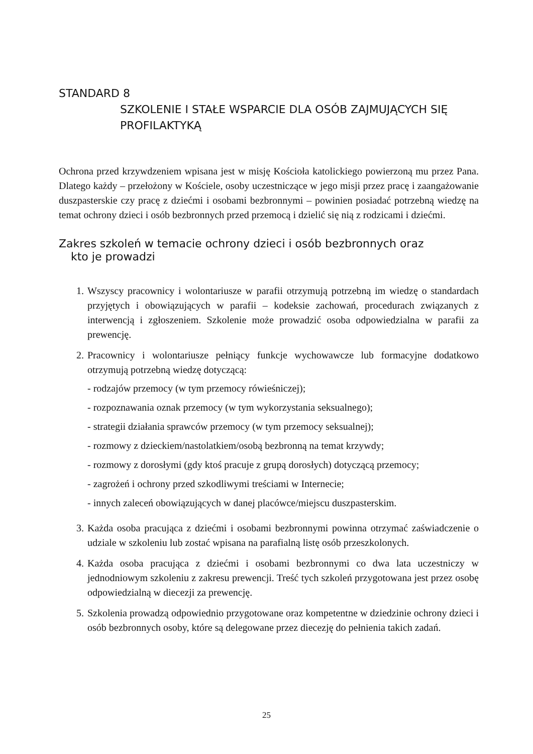STANDARD 8
SZKOLENIE I STAŁE WSPARCIE DLA OSÓB ZAJMUJĄCYCH SIĘ PROFILAKTYKĄ
Ochrona przed krzywdzeniem wpisana jest w misję Kościoła katolickiego powierzoną mu przez Pana. Dlatego każdy – przełożony w Kościele, osoby uczestniczące w jego misji przez pracę i zaangażowanie duszpasterskie czy pracę z dziećmi i osobami bezbronnymi – powinien posiadać potrzebną wiedzę na temat ochrony dzieci i osób bezbronnych przed przemocą i dzielić się nią z rodzicami i dziećmi.
Zakres szkoleń w temacie ochrony dzieci i osób bezbronnych oraz
kto je prowadzi
1. Wszyscy pracownicy i wolontariusze w parafii otrzymują potrzebną im wiedzę o standardach przyjętych i obowiązujących w parafii – kodeksie zachowań, procedurach związanych z interwencją i zgłoszeniem. Szkolenie może prowadzić osoba odpowiedzialna w parafii za prewencję.
2. Pracownicy i wolontariusze pełniący funkcje wychowawcze lub formacyjne dodatkowo otrzymują potrzebną wiedzę dotyczącą:
- rodzajów przemocy (w tym przemocy rówieśniczej);
- rozpoznawania oznak przemocy (w tym wykorzystania seksualnego);
- strategii działania sprawców przemocy (w tym przemocy seksualnej);
- rozmowy z dzieckiem/nastolatkiem/osobą bezbronną na temat krzywdy;
- rozmowy z dorosłymi (gdy ktoś pracuje z grupą dorosłych) dotyczącą przemocy;
- zagrożeń i ochrony przed szkodliwymi treściami w Internecie;
- innych zaleceń obowiązujących w danej placówce/miejscu duszpasterskim.
3. Każda osoba pracująca z dziećmi i osobami bezbronnymi powinna otrzymać zaświadczenie o udziale w szkoleniu lub zostać wpisana na parafialną listę osób przeszkolonych.
4. Każda osoba pracująca z dziećmi i osobami bezbronnymi co dwa lata uczestniczy w jednodniowym szkoleniu z zakresu prewencji. Treść tych szkoleń przygotowana jest przez osobę odpowiedzialną w diecezji za prewencję.
5. Szkolenia prowadzą odpowiednio przygotowane oraz kompetentne w dziedzinie ochrony dzieci i osób bezbronnych osoby, które są delegowane przez diecezję do pełnienia takich zadań.
25